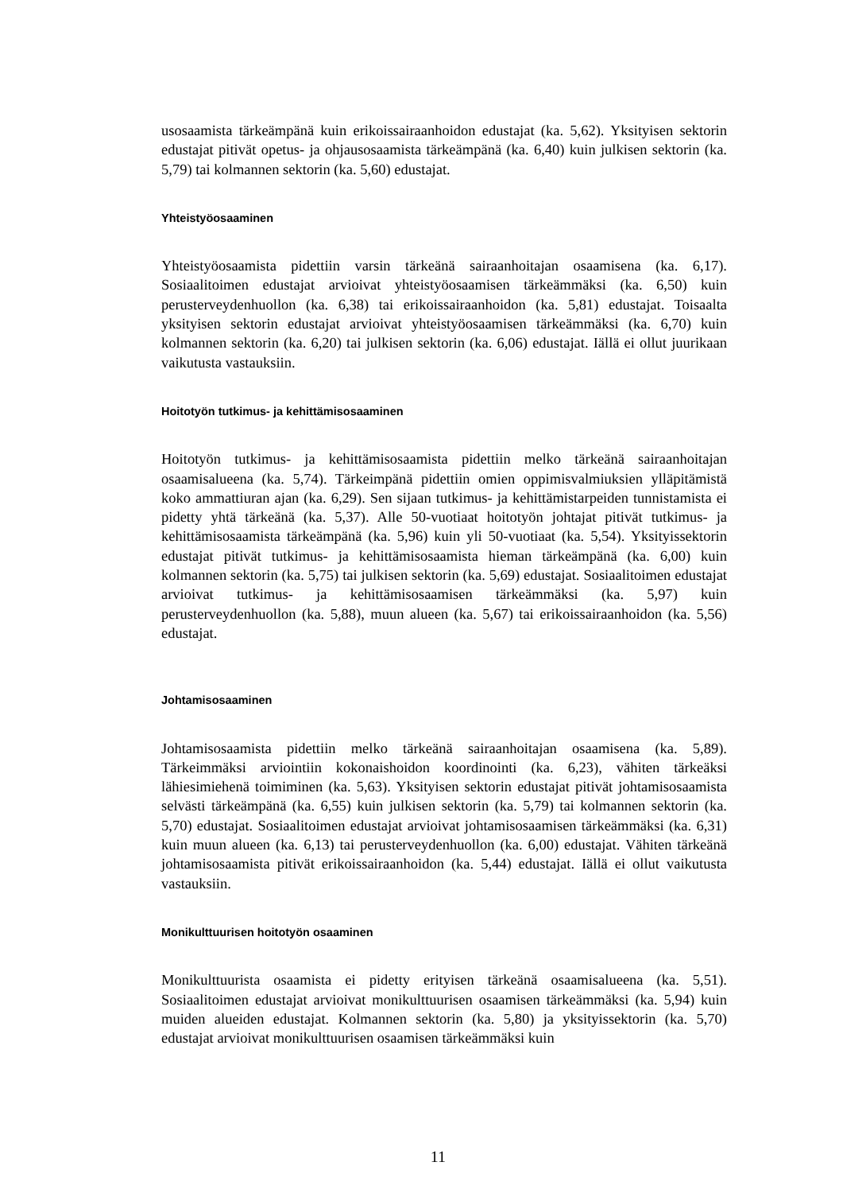usosaamista tärkeämpänä kuin erikoissairaanhoidon edustajat (ka. 5,62). Yksityisen sektorin edustajat pitivät opetus- ja ohjausosaamista tärkeämpänä (ka. 6,40) kuin julkisen sektorin (ka. 5,79) tai kolmannen sektorin (ka. 5,60) edustajat.
Yhteistyöosaaminen
Yhteistyöosaamista pidettiin varsin tärkeänä sairaanhoitajan osaamisena (ka. 6,17). Sosiaalitoimen edustajat arvioivat yhteistyöosaamisen tärkeämmäksi (ka. 6,50) kuin perusterveydenhuollon (ka. 6,38) tai erikoissairaanhoidon (ka. 5,81) edustajat. Toisaalta yksityisen sektorin edustajat arvioivat yhteistyöosaamisen tärkeämmäksi (ka. 6,70) kuin kolmannen sektorin (ka. 6,20) tai julkisen sektorin (ka. 6,06) edustajat. Iällä ei ollut juurikaan vaikutusta vastauksiin.
Hoitotyön tutkimus- ja kehittämisosaaminen
Hoitotyön tutkimus- ja kehittämisosaamista pidettiin melko tärkeänä sairaanhoitajan osaamisalueena (ka. 5,74). Tärkeimpänä pidettiin omien oppimisvalmiuksien ylläpitämistä koko ammattiuran ajan (ka. 6,29). Sen sijaan tutkimus- ja kehittämistarpeiden tunnistamista ei pidetty yhtä tärkeänä (ka. 5,37). Alle 50-vuotiaat hoitotyön johtajat pitivät tutkimus- ja kehittämisosaamista tärkeämpänä (ka. 5,96) kuin yli 50-vuotiaat (ka. 5,54). Yksityissektorin edustajat pitivät tutkimus- ja kehittämisosaamista hieman tärkeämpänä (ka. 6,00) kuin kolmannen sektorin (ka. 5,75) tai julkisen sektorin (ka. 5,69) edustajat. Sosiaalitoimen edustajat arvioivat tutkimus- ja kehittämisosaamisen tärkeämmäksi (ka. 5,97) kuin perusterveydenhuollon (ka. 5,88), muun alueen (ka. 5,67) tai erikoissairaanhoidon (ka. 5,56) edustajat.
Johtamisosaaminen
Johtamisosaamista pidettiin melko tärkeänä sairaanhoitajan osaamisena (ka. 5,89). Tärkeimmäksi arviointiin kokonaishoidon koordinointi (ka. 6,23), vähiten tärkeäksi lähiesimiehenä toimiminen (ka. 5,63). Yksityisen sektorin edustajat pitivät johtamisosaamista selvästi tärkeämpänä (ka. 6,55) kuin julkisen sektorin (ka. 5,79) tai kolmannen sektorin (ka. 5,70) edustajat. Sosiaalitoimen edustajat arvioivat johtamisosaamisen tärkeämmäksi (ka. 6,31) kuin muun alueen (ka. 6,13) tai perusterveydenhuollon (ka. 6,00) edustajat. Vähiten tärkeänä johtamisosaamista pitivät erikoissairaanhoidon (ka. 5,44) edustajat. Iällä ei ollut vaikutusta vastauksiin.
Monikulttuurisen hoitotyön osaaminen
Monikulttuurista osaamista ei pidetty erityisen tärkeänä osaamisalueena (ka. 5,51). Sosiaalitoimen edustajat arvioivat monikulttuurisen osaamisen tärkeämmäksi (ka. 5,94) kuin muiden alueiden edustajat. Kolmannen sektorin (ka. 5,80) ja yksityissektorin (ka. 5,70) edustajat arvioivat monikulttuurisen osaamisen tärkeämmäksi kuin
11